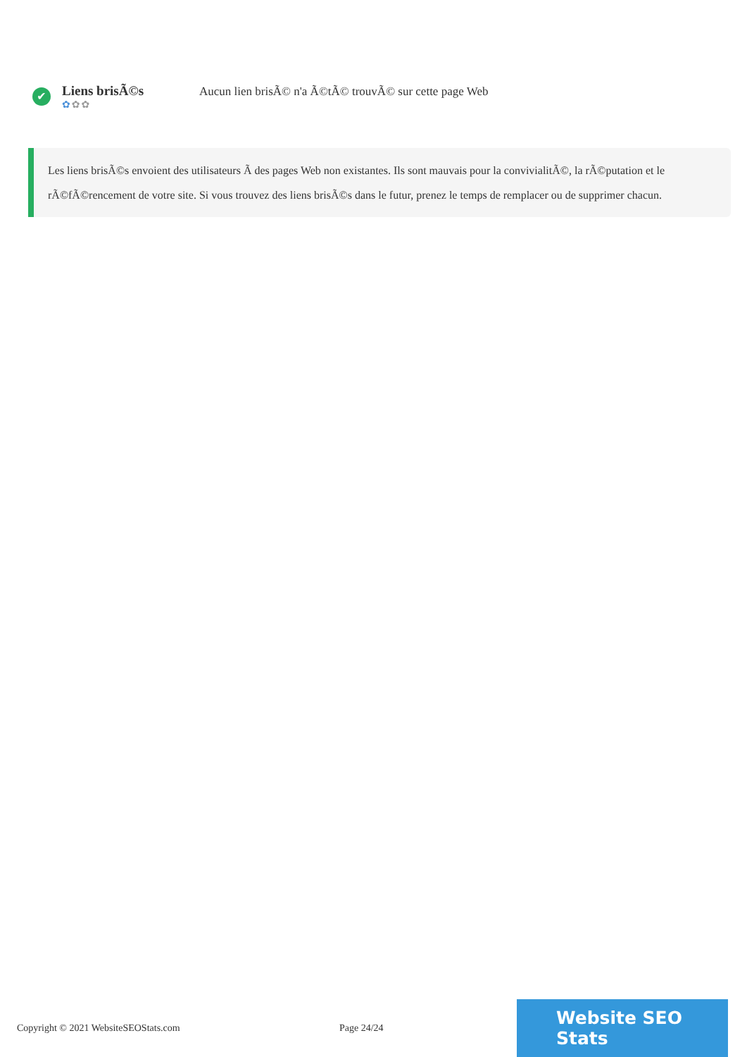✔
Liens brisÃ©s
✿✿✿
Aucun lien brisÃ© n'a Ã©tÃ© trouvÃ© sur cette page Web
Les liens brisÃ©s envoient des utilisateurs Ã des pages Web non existantes. Ils sont mauvais pour la convivialitÃ©, la rÃ©putation et le rÃ©fÃ©rencement de votre site. Si vous trouvez des liens brisÃ©s dans le futur, prenez le temps de remplacer ou de supprimer chacun.
Copyright © 2021 WebsiteSEOStats.com Page 24/24
Website SEO Stats